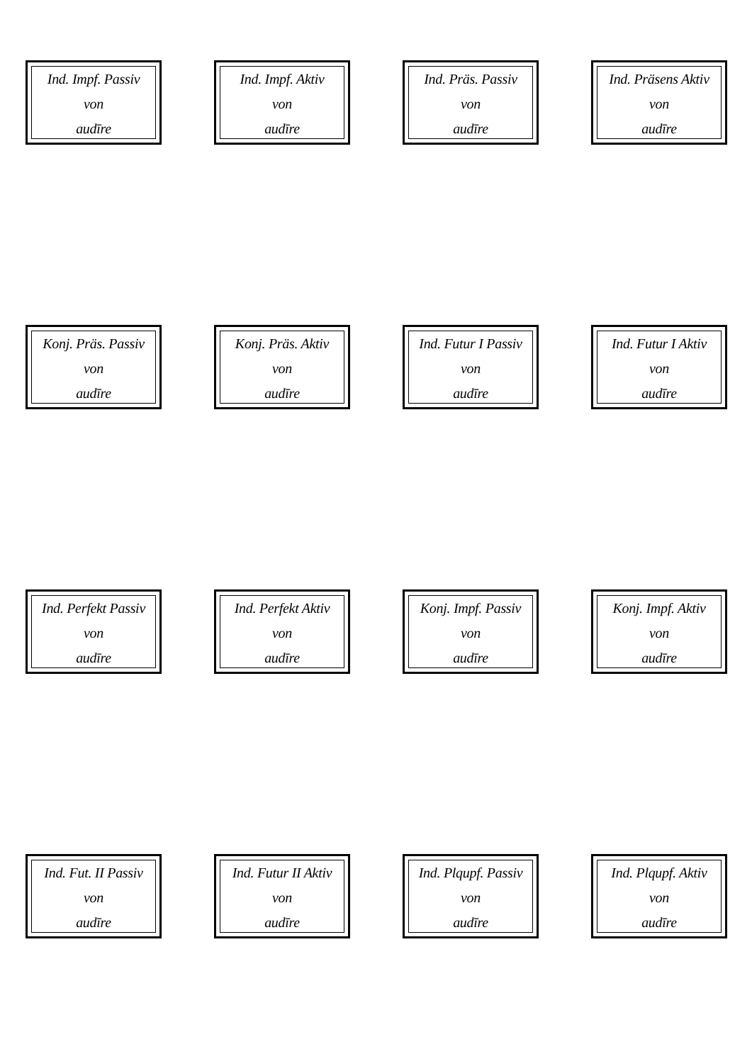Ind. Impf. Passiv
von
audīre
Ind. Impf. Aktiv
von
audīre
Ind. Präs. Passiv
von
audīre
Ind. Präsens Aktiv
von
audīre
Konj. Präs. Passiv
von
audīre
Konj. Präs. Aktiv
von
audīre
Ind. Futur I Passiv
von
audīre
Ind. Futur I Aktiv
von
audīre
Ind. Perfekt Passiv
von
audīre
Ind. Perfekt Aktiv
von
audīre
Konj. Impf. Passiv
von
audīre
Konj. Impf. Aktiv
von
audīre
Ind. Fut. II Passiv
von
audīre
Ind. Futur II Aktiv
von
audīre
Ind. Plqupf. Passiv
von
audīre
Ind. Plqupf. Aktiv
von
audīre